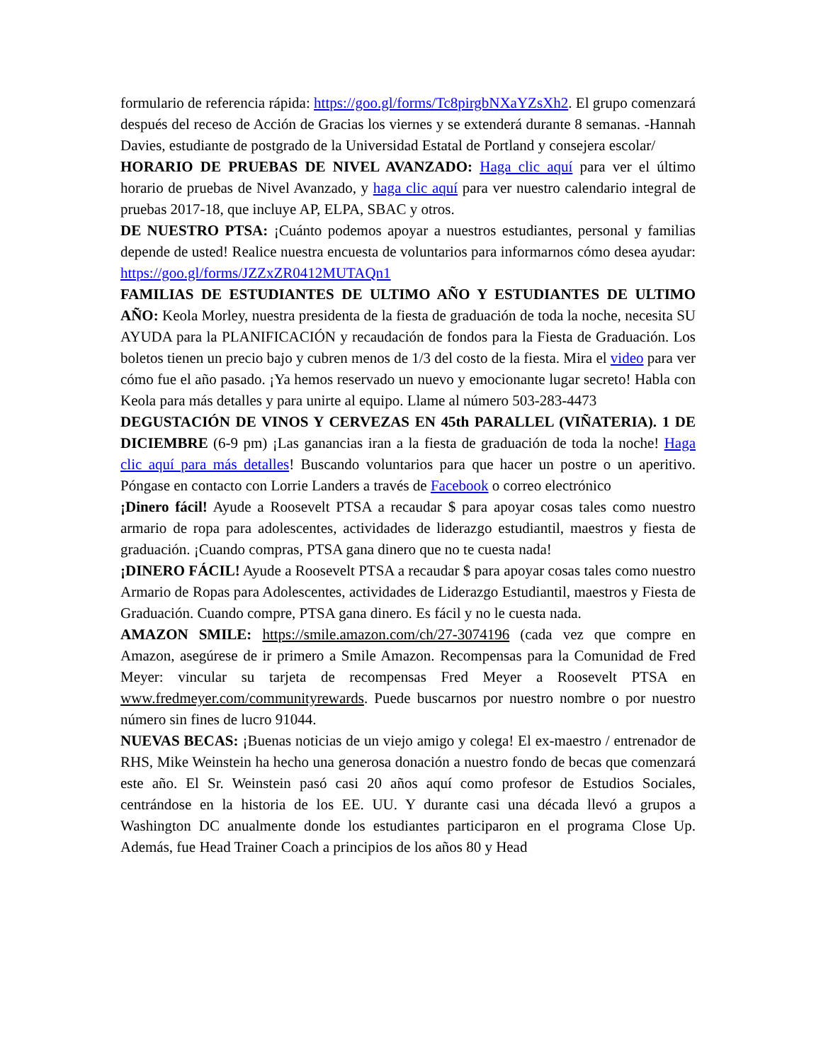formulario de referencia rápida: https://goo.gl/forms/Tc8pirgbNXaYZsXh2. El grupo comenzará después del receso de Acción de Gracias los viernes y se extenderá durante 8 semanas. -Hannah Davies, estudiante de postgrado de la Universidad Estatal de Portland y consejera escolar/
HORARIO DE PRUEBAS DE NIVEL AVANZADO: Haga clic aquí para ver el último horario de pruebas de Nivel Avanzado, y haga clic aquí para ver nuestro calendario integral de pruebas 2017-18, que incluye AP, ELPA, SBAC y otros.
DE NUESTRO PTSA: ¡Cuánto podemos apoyar a nuestros estudiantes, personal y familias depende de usted! Realice nuestra encuesta de voluntarios para informarnos cómo desea ayudar: https://goo.gl/forms/JZZxZR0412MUTAQn1
FAMILIAS DE ESTUDIANTES DE ULTIMO AÑO Y ESTUDIANTES DE ULTIMO AÑO: Keola Morley, nuestra presidenta de la fiesta de graduación de toda la noche, necesita SU AYUDA para la PLANIFICACIÓN y recaudación de fondos para la Fiesta de Graduación. Los boletos tienen un precio bajo y cubren menos de 1/3 del costo de la fiesta. Mira el video para ver cómo fue el año pasado. ¡Ya hemos reservado un nuevo y emocionante lugar secreto! Habla con Keola para más detalles y para unirte al equipo. Llame al número 503-283-4473
DEGUSTACIÓN DE VINOS Y CERVEZAS EN 45th PARALLEL (VIÑATERIA). 1 DE DICIEMBRE (6-9 pm) ¡Las ganancias iran a la fiesta de graduación de toda la noche! Haga clic aquí para más detalles! Buscando voluntarios para que hacer un postre o un aperitivo. Póngase en contacto con Lorrie Landers a través de Facebook o correo electrónico
¡Dinero fácil! Ayude a Roosevelt PTSA a recaudar $ para apoyar cosas tales como nuestro armario de ropa para adolescentes, actividades de liderazgo estudiantil, maestros y fiesta de graduación. ¡Cuando compras, PTSA gana dinero que no te cuesta nada!
¡DINERO FÁCIL! Ayude a Roosevelt PTSA a recaudar $ para apoyar cosas tales como nuestro Armario de Ropas para Adolescentes, actividades de Liderazgo Estudiantil, maestros y Fiesta de Graduación. Cuando compre, PTSA gana dinero. Es fácil y no le cuesta nada.
AMAZON SMILE: https://smile.amazon.com/ch/27-3074196 (cada vez que compre en Amazon, asegúrese de ir primero a Smile Amazon. Recompensas para la Comunidad de Fred Meyer: vincular su tarjeta de recompensas Fred Meyer a Roosevelt PTSA en www.fredmeyer.com/communityrewards. Puede buscarnos por nuestro nombre o por nuestro número sin fines de lucro 91044.
NUEVAS BECAS: ¡Buenas noticias de un viejo amigo y colega! El ex-maestro / entrenador de RHS, Mike Weinstein ha hecho una generosa donación a nuestro fondo de becas que comenzará este año. El Sr. Weinstein pasó casi 20 años aquí como profesor de Estudios Sociales, centrándose en la historia de los EE. UU. Y durante casi una década llevó a grupos a Washington DC anualmente donde los estudiantes participaron en el programa Close Up. Además, fue Head Trainer Coach a principios de los años 80 y Head